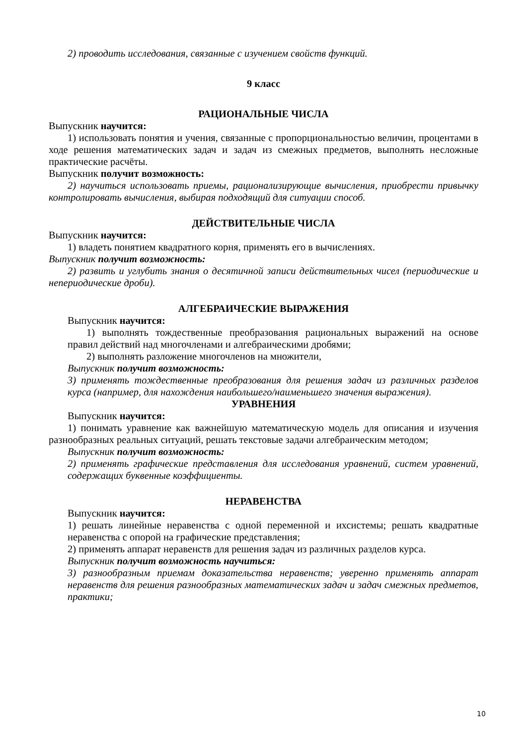2) проводить исследования, связанные с изучением свойств функций.
9 класс
РАЦИОНАЛЬНЫЕ ЧИСЛА
Выпускник научится:
1) использовать понятия и учения, связанные с пропорциональностью величин, процентами в ходе решения математических задач и задач из смежных предметов, выполнять несложные практические расчёты.
Выпускник получит возможность:
2) научиться использовать приемы, рационализирующие вычисления, приобрести привычку контролировать вычисления, выбирая подходящий для ситуации способ.
ДЕЙСТВИТЕЛЬНЫЕ ЧИСЛА
Выпускник научится:
1) владеть понятием квадратного корня, применять его в вычислениях.
Выпускник получит возможность:
2) развить и углубить знания о десятичной записи действительных чисел (периодические и непериодические дроби).
АЛГЕБРАИЧЕСКИЕ ВЫРАЖЕНИЯ
Выпускник научится:
1) выполнять тождественные преобразования рациональных выражений на основе правил действий над многочленами и алгебраическими дробями;
2) выполнять разложение многочленов на множители,
Выпускник получит возможность:
3) применять тождественные преобразования для решения задач из различных разделов курса (например, для нахождения наибольшего/наименьшего значения выражения).
УРАВНЕНИЯ
Выпускник научится:
1) понимать уравнение как важнейшую математическую модель для описания и изучения разнообразных реальных ситуаций, решать текстовые задачи алгебраическим методом;
Выпускник получит возможность:
2) применять графические представления для исследования уравнений, систем уравнений, содержащих буквенные коэффициенты.
НЕРАВЕНСТВА
Выпускник научится:
1) решать линейные неравенства с одной переменной и ихсистемы; решать квадратные неравенства с опорой на графические представления;
2) применять аппарат неравенств для решения задач из различных разделов курса.
Выпускник получит возможность научиться:
3) разнообразным приемам доказательства неравенств; уверенно применять аппарат неравенств для решения разнообразных математических задач и задач смежных предметов, практики;
10